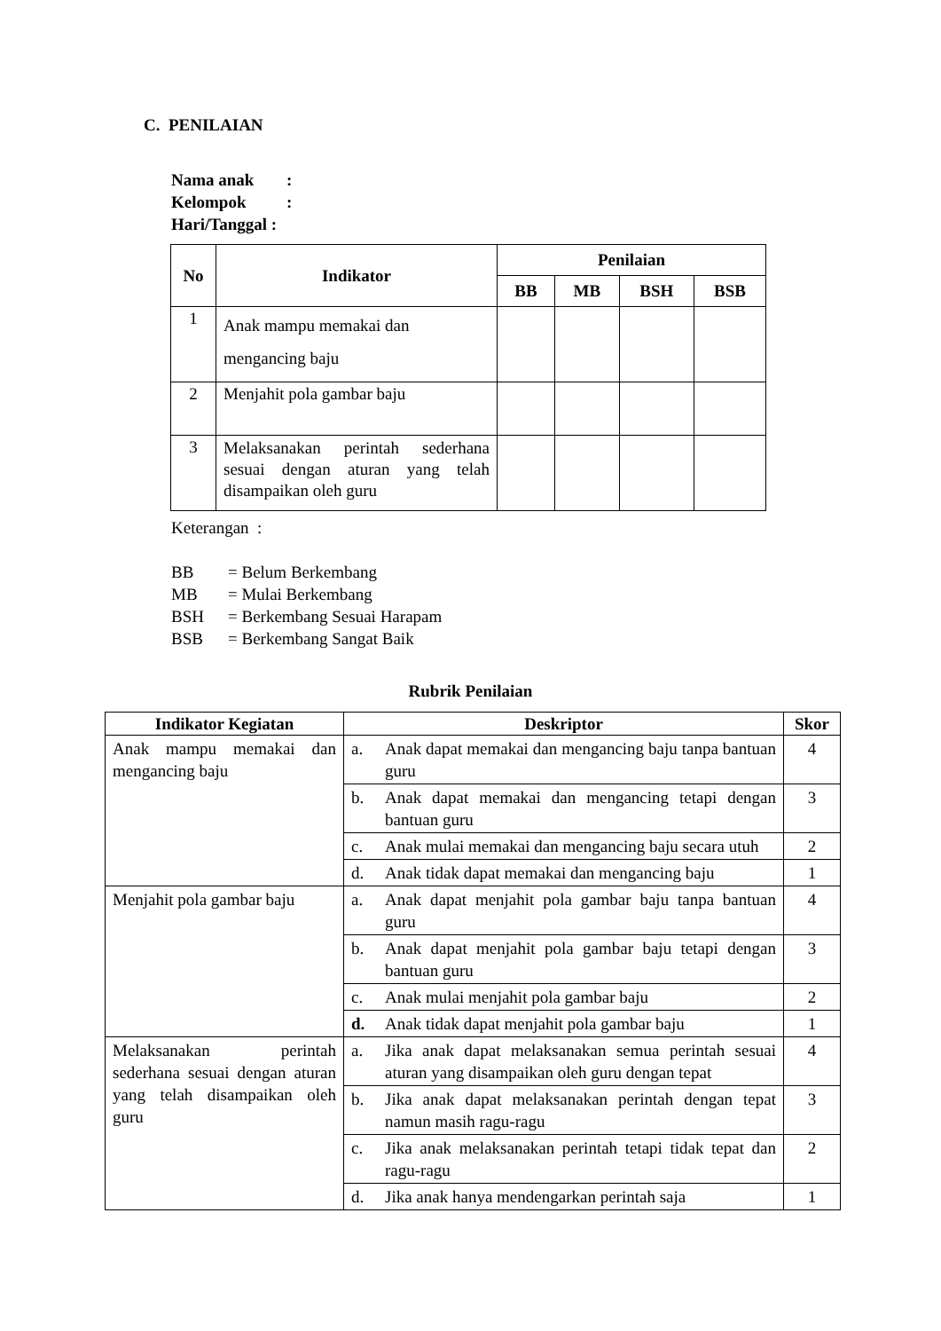C. PENILAIAN
Nama anak:
Kelompok:
Hari/Tanggal :
| No | Indikator | Penilaian | | | |
| --- | --- | --- | --- | --- | --- |
| | | BB | MB | BSH | BSB |
| 1 | Anak mampu memakai dan mengancing baju | | | | |
| 2 | Menjahit pola gambar baju | | | | |
| 3 | Melaksanakan perintah sederhana sesuai dengan aturan yang telah disampaikan oleh guru | | | | |
Keterangan :
BB = Belum Berkembang
MB = Mulai Berkembang
BSH = Berkembang Sesuai Harapam
BSB = Berkembang Sangat Baik
Rubrik Penilaian
| Indikator Kegiatan | Deskriptor | Skor |
| --- | --- | --- |
| Anak mampu memakai dan mengancing baju | a. Anak dapat memakai dan mengancing baju tanpa bantuan guru | 4 |
| | b. Anak dapat memakai dan mengancing tetapi dengan bantuan guru | 3 |
| | c. Anak mulai memakai dan mengancing baju secara utuh | 2 |
| | d. Anak tidak dapat memakai dan mengancing baju | 1 |
| Menjahit pola gambar baju | a. Anak dapat menjahit pola gambar baju tanpa bantuan guru | 4 |
| | b. Anak dapat menjahit pola gambar baju tetapi dengan bantuan guru | 3 |
| | c. Anak mulai menjahit pola gambar baju | 2 |
| | d. Anak tidak dapat menjahit pola gambar baju | 1 |
| Melaksanakan perintah sederhana sesuai dengan aturan yang telah disampaikan oleh guru | a. Jika anak dapat melaksanakan semua perintah sesuai aturan yang disampaikan oleh guru dengan tepat | 4 |
| | b. Jika anak dapat melaksanakan perintah dengan tepat namun masih ragu-ragu | 3 |
| | c. Jika anak melaksanakan perintah tetapi tidak tepat dan ragu-ragu | 2 |
| | d. Jika anak hanya mendengarkan perintah saja | 1 |